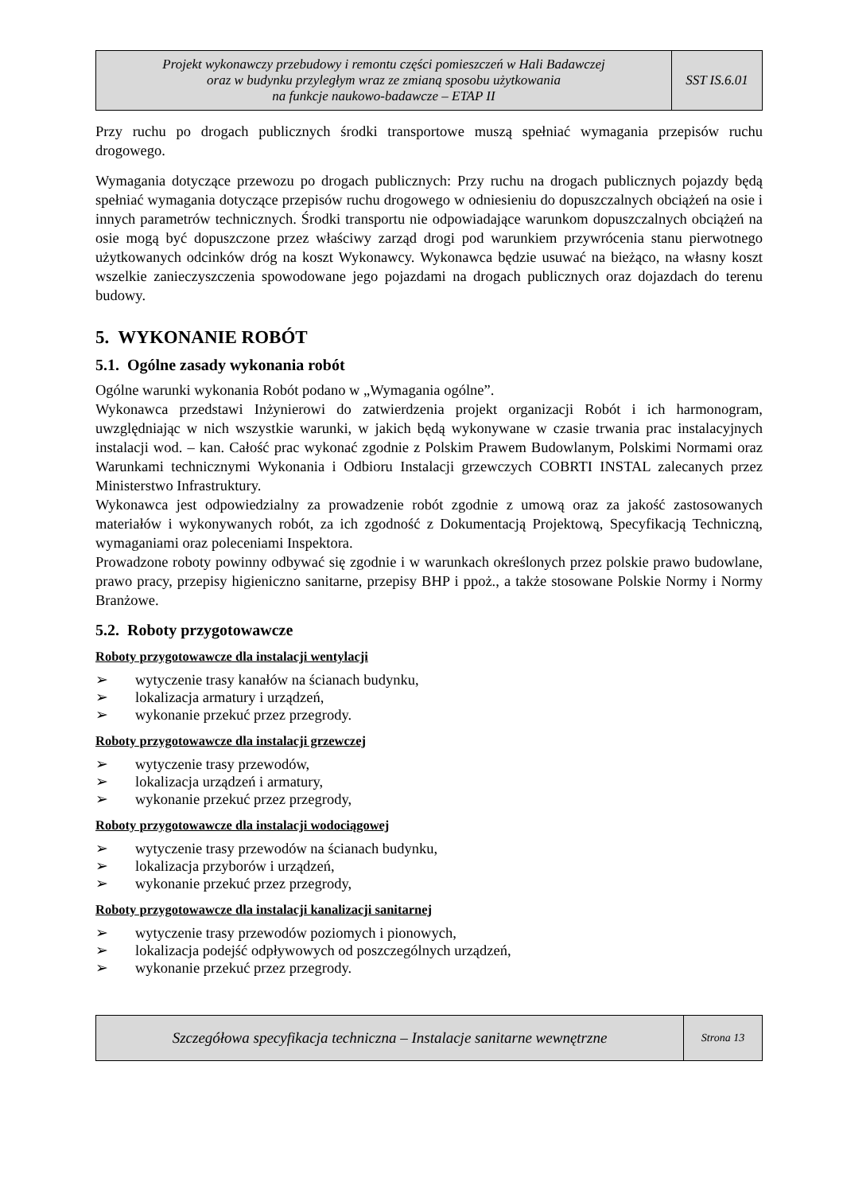| Projekt wykonawczy przebudowy i remontu części pomieszczeń w Hali Badawczej oraz w budynku przyległym wraz ze zmianą sposobu użytkowania na funkcje naukowo-badawcze – ETAP II | SST IS.6.01 |
Przy ruchu po drogach publicznych środki transportowe muszą spełniać wymagania przepisów ruchu drogowego.
Wymagania dotyczące przewozu po drogach publicznych: Przy ruchu na drogach publicznych pojazdy będą spełniać wymagania dotyczące przepisów ruchu drogowego w odniesieniu do dopuszczalnych obciążeń na osie i innych parametrów technicznych. Środki transportu nie odpowiadające warunkom dopuszczalnych obciążeń na osie mogą być dopuszczone przez właściwy zarząd drogi pod warunkiem przywrócenia stanu pierwotnego użytkowanych odcinków dróg na koszt Wykonawcy. Wykonawca będzie usuwać na bieżąco, na własny koszt wszelkie zanieczyszczenia spowodowane jego pojazdami na drogach publicznych oraz dojazdach do terenu budowy.
5. WYKONANIE ROBÓT
5.1. Ogólne zasady wykonania robót
Ogólne warunki wykonania Robót podano w „Wymagania ogólne”.
Wykonawca przedstawi Inżynierowi do zatwierdzenia projekt organizacji Robót i ich harmonogram, uwzględniając w nich wszystkie warunki, w jakich będą wykonywane w czasie trwania prac instalacyjnych instalacji wod. – kan. Całość prac wykonać zgodnie z Polskim Prawem Budowlanym, Polskimi Normami oraz Warunkami technicznymi Wykonania i Odbioru Instalacji grzewczych COBRTI INSTAL zalecanych przez Ministerstwo Infrastruktury.
Wykonawca jest odpowiedzialny za prowadzenie robót zgodnie z umową oraz za jakość zastosowanych materiałów i wykonywanych robót, za ich zgodność z Dokumentacją Projektową, Specyfikacją Techniczną, wymaganiami oraz poleceniami Inspektora.
Prowadzone roboty powinny odbywać się zgodnie i w warunkach określonych przez polskie prawo budowlane, prawo pracy, przepisy higieniczno sanitarne, przepisy BHP i ppoż., a także stosowane Polskie Normy i Normy Branżowe.
5.2. Roboty przygotowawcze
Roboty przygotowawcze dla instalacji wentylacji
➢ wytyczenie trasy kanałów na ścianach budynku,
➢ lokalizacja armatury i urządzeń,
➢ wykonanie przekuć przez przegrody.
Roboty przygotowawcze dla instalacji grzewczej
➢ wytyczenie trasy przewodów,
➢ lokalizacja urządzeń i armatury,
➢ wykonanie przekuć przez przegrody,
Roboty przygotowawcze dla instalacji wodociągowej
➢ wytyczenie trasy przewodów na ścianach budynku,
➢ lokalizacja przyborów i urządzeń,
➢ wykonanie przekuć przez przegrody,
Roboty przygotowawcze dla instalacji kanalizacji sanitarnej
➢ wytyczenie trasy przewodów poziomych i pionowych,
➢ lokalizacja podejść odpływowych od poszczególnych urządzeń,
➢ wykonanie przekuć przez przegrody.
| Szczegółowa specyfikacja techniczna – Instalacje sanitarne wewnętrzne | Strona 13 |